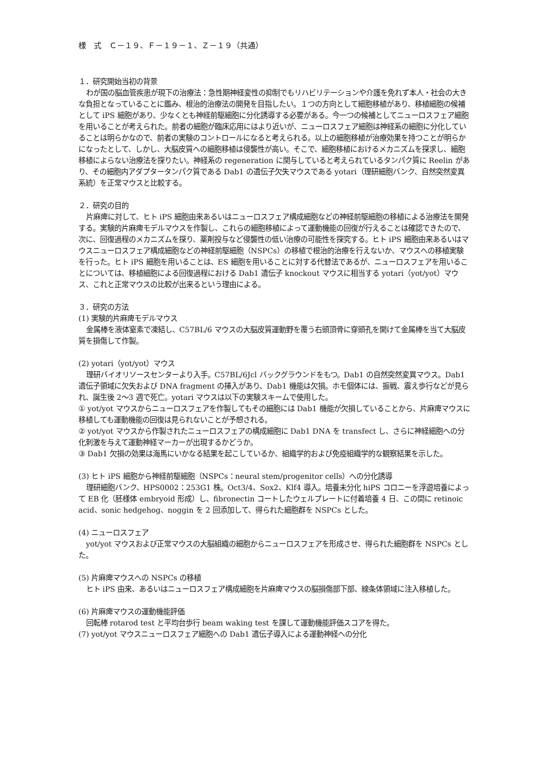様　式　Ｃ－１９、Ｆ－１９－１、Ｚ－１９（共通）
１．研究開始当初の背景
わが国の脳血管疾患が現下の治療法：急性期神経変性の抑制でもリハビリテーションや介護を免れず本人・社会の大きな負担となっていることに鑑み、根治的治療法の開発を目指したい。１つの方向として細胞移植があり、移植細胞の候補として iPS 細胞があり、少なくとも神経前駆細胞に分化誘導する必要がある。今一つの候補としてニューロスフェア細胞を用いることが考えられた。前者の細胞が臨床応用にはより近いが、ニューロスフェア細胞は神経系の細胞に分化していることは明らかなので、前者の実験のコントロールになると考えられる。以上の細胞移植が治療効果を持つことが明らかになったとして、しかし、大脳皮質への細胞移植は侵襲性が高い。そこで、細胞移植におけるメカニズムを探求し、細胞移植によらない治療法を探りたい。神経系の regeneration に関与していると考えられているタンパク質に Reelin があり、その細胞内アダプタータンパク質である Dab1 の遺伝子欠失マウスである yotari（理研細胞バンク、自然突然変異系統）を正常マウスと比較する。
２．研究の目的
片麻痺に対して、ヒト iPS 細胞由来あるいはニューロスフェア構成細胞などの神経前駆細胞の移植による治療法を開発する。実験的片麻痺モデルマウスを作製し、これらの細胞移植によって運動機能の回復が行えることは確認できたので、次に、回復過程のメカニズムを探り、薬剤投与など侵襲性の低い治療の可能性を探究する。ヒト iPS 細胞由来あるいはマウスニューロスフェア構成細胞などの神経前駆細胞（NSPCs）の移植で根治的治療を行えないか、マウスへの移植実験を行った。ヒト iPS 細胞を用いることは、ES 細胞を用いることに対する代替法であるが、ニューロスフェアを用いることについては、移植細胞による回復過程における Dab1 遺伝子 knockout マウスに相当する yotari（yot/yot）マウス、これと正常マウスの比較が出来るという理由による。
３．研究の方法
(1) 実験的片麻痺モデルマウス
金属棒を液体窒素で凍結し、C57BL/6 マウスの大脳皮質運動野を覆う右頭頂骨に穿頭孔を開けて金属棒を当て大脳皮質を損傷して作製。
(2) yotari（yot/yot）マウス
理研バイオリソースセンターより入手。C57BL/6Jcl バックグラウンドをもつ。Dab1 の自然突然変異マウス。Dab1 遺伝子領域に欠失および DNA fragment の挿入があり、Dab1 機能は欠損。ホモ個体には、振戦、震え歩行などが見られ、誕生後 2～3 週で死亡。yotari マウスは以下の実験スキームで使用した。
① yot/yot マウスからニューロスフェアを作製してもその細胞には Dab1 機能が欠損していることから、片麻痺マウスに移植しても運動機能の回復は見られないことが予想される。
② yot/yot マウスから作製されたニューロスフェアの構成細胞に Dab1 DNA を transfect し、さらに神経細胞への分化刺激を与えて運動神経マーカーが出現するかどうか。
③ Dab1 欠損の効果は海馬にいかなる結果を起こしているか、組織学的および免疫組織学的な観察結果を示した。
(3) ヒト iPS 細胞から神経前駆細胞（NSPCs：neural stem/progenitor cells）への分化誘導
理研細胞バンク、HPS0002：253G1 株。Oct3/4、Sox2、Klf4 導入。培養未分化 hiPS コロニーを浮遊培養によって EB 化（胚様体 embryoid 形成）し、fibronectin コートしたウェルプレートに付着培養 4 日、この間に retinoic acid、sonic hedgehog、noggin を 2 回添加して、得られた細胞群を NSPCs とした。
(4) ニューロスフェア
yot/yot マウスおよび正常マウスの大脳組織の細胞からニューロスフェアを形成させ、得られた細胞群を NSPCs とした。
(5) 片麻痺マウスへの NSPCs の移植
ヒト iPS 由来、あるいはニューロスフェア構成細胞を片麻痺マウスの脳損傷部下部、線条体領域に注入移植した。
(6) 片麻痺マウスの運動機能評価
回転棒 rotarod test と平均台歩行 beam waking test を課して運動機能評価スコアを得た。
(7) yot/yot マウスニューロスフェア細胞への Dab1 遺伝子導入による運動神経への分化